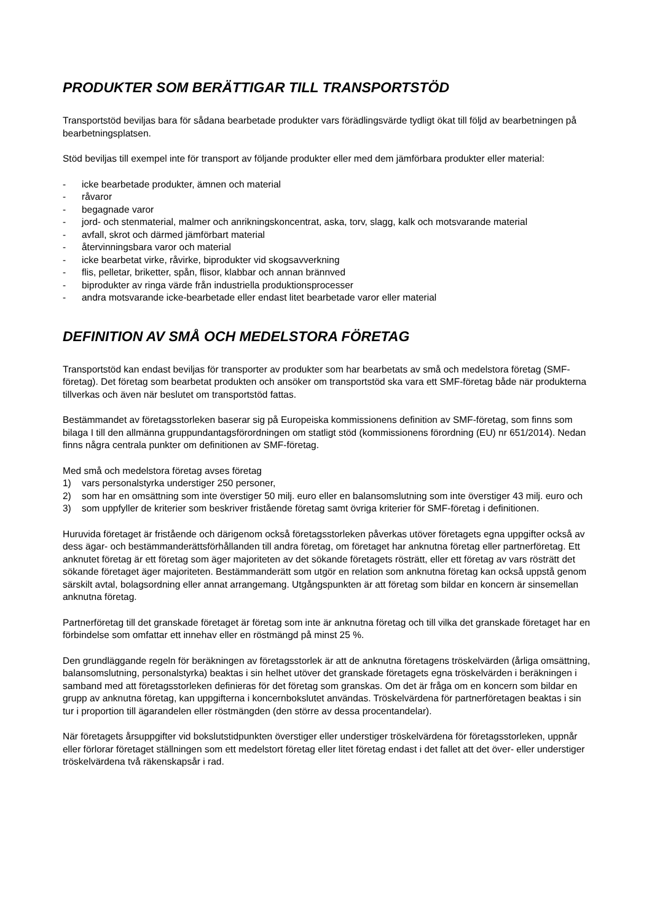PRODUKTER SOM BERÄTTIGAR TILL TRANSPORTSTÖD
Transportstöd beviljas bara för sådana bearbetade produkter vars förädlingsvärde tydligt ökat till följd av bearbetningen på bearbetningsplatsen.
Stöd beviljas till exempel inte för transport av följande produkter eller med dem jämförbara produkter eller material:
- icke bearbetade produkter, ämnen och material
- råvaror
- begagnade varor
- jord- och stenmaterial, malmer och anrikningskoncentrat, aska, torv, slagg, kalk och motsvarande material
- avfall, skrot och därmed jämförbart material
- återvinningsbara varor och material
- icke bearbetat virke, råvirke, biprodukter vid skogsavverkning
- flis, pelletar, briketter, spån, flisor, klabbar och annan brännved
- biprodukter av ringa värde från industriella produktionsprocesser
- andra motsvarande icke-bearbetade eller endast litet bearbetade varor eller material
DEFINITION AV SMÅ OCH MEDELSTORA FÖRETAG
Transportstöd kan endast beviljas för transporter av produkter som har bearbetats av små och medelstora företag (SMF-företag). Det företag som bearbetat produkten och ansöker om transportstöd ska vara ett SMF-företag både när produkterna tillverkas och även när beslutet om transportstöd fattas.
Bestämmandet av företagsstorleken baserar sig på Europeiska kommissionens definition av SMF-företag, som finns som bilaga I till den allmänna gruppundantagsförordningen om statligt stöd (kommissionens förordning (EU) nr 651/2014). Nedan finns några centrala punkter om definitionen av SMF-företag.
Med små och medelstora företag avses företag
1) vars personalstyrka understiger 250 personer,
2) som har en omsättning som inte överstiger 50 milj. euro eller en balansomslutning som inte överstiger 43 milj. euro och
3) som uppfyller de kriterier som beskriver fristående företag samt övriga kriterier för SMF-företag i definitionen.
Huruvida företaget är fristående och därigenom också företagsstorleken påverkas utöver företagets egna uppgifter också av dess ägar- och bestämmanderättsförhållanden till andra företag, om företaget har anknutna företag eller partnerföretag. Ett anknutet företag är ett företag som äger majoriteten av det sökande företagets rösträtt, eller ett företag av vars rösträtt det sökande företaget äger majoriteten. Bestämmanderätt som utgör en relation som anknutna företag kan också uppstå genom särskilt avtal, bolagsordning eller annat arrangemang. Utgångspunkten är att företag som bildar en koncern är sinsemellan anknutna företag.
Partnerföretag till det granskade företaget är företag som inte är anknutna företag och till vilka det granskade företaget har en förbindelse som omfattar ett innehav eller en röstmängd på minst 25 %.
Den grundläggande regeln för beräkningen av företagsstorlek är att de anknutna företagens tröskelvärden (årliga omsättning, balansomslutning, personalstyrka) beaktas i sin helhet utöver det granskade företagets egna tröskelvärden i beräkningen i samband med att företagsstorleken definieras för det företag som granskas. Om det är fråga om en koncern som bildar en grupp av anknutna företag, kan uppgifterna i koncernbokslutet användas. Tröskelvärdena för partnerföretagen beaktas i sin tur i proportion till ägarandelen eller röstmängden (den större av dessa procentandelar).
När företagets årsuppgifter vid bokslutstidpunkten överstiger eller understiger tröskelvärdena för företagsstorleken, uppnår eller förlorar företaget ställningen som ett medelstort företag eller litet företag endast i det fallet att det över- eller understiger tröskelvärdena två räkenskapsår i rad.